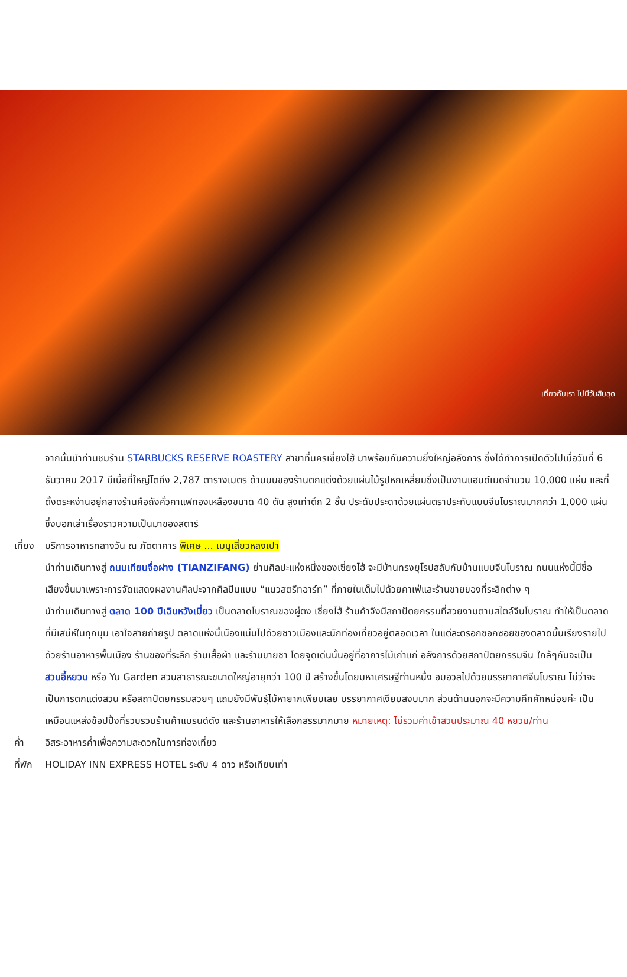เที่ยวกับเรา ไปมีวันสิบสุด
จากนั้นนำท่านชมร้าน STARBUCKS RESERVE ROASTERY สาขาที่นครเซี่ยงไฮ้ มาพร้อมกับความยิ่งใหญ่อลังการ ซึ่งได้ทำการเปิดตัวไปเมื่อวันที่ 6 ธันวาคม 2017 มีเนื้อที่ใหญ่โตถึง 2,787 ตารางเมตร ด้านบนของร้านตกแต่งด้วยแผ่นไม้รูปหกเหลี่ยมซึ่งเป็นงานแฮนด์เมดจำนวน 10,000 แผ่น และที่ตั้งตระหง่านอยู่กลางร้านคือถังคั่วกาแฟทองเหลืองขนาด 40 ตัน สูงเท่าตึก 2 ชั้น ประดับประดาด้วยแผ่นตราประทับแบบจีนโบราณมากกว่า 1,000 แผ่น ซึ่งบอกเล่าเรื่องราวความเป็นมาของสตาร์
เที่ยง
บริการอาหารกลางวัน ณ ภัตตาคาร พิเศษ ... เมนูเสี่ยวหลงเปา
นำท่านเดินทางสู่ ถนนเทียนจื่อฝาง (TIANZIFANG) ย่านศิลปะแห่งหนึ่งของเซี่ยงไฮ้ จะมีบ้านทรงยุโรปสลับกับบ้านแบบจีนโบราณ ถนนแห่งนี้มีชื่อเสียงขึ้นมาเพราะการจัดแสดงผลงานศิลปะจากศิลปินแบบ “แนวสตรีทอาร์ท” ที่ภายในเต็มไปด้วยคาเฟ่และร้านขายของที่ระลึกต่าง ๆ
นำท่านเดินทางสู่ ตลาด 100 ปีเฉินหวังเมี่ยว เป็นตลาดโบราณของผู่ตง เซี่ยงไฮ้ ร้านค้าจึงมีสถาปัตยกรรมที่สวยงามตามสไตล์จีนโบราณ ทำให้เป็นตลาดที่มีเสน่ห์ในทุกมุม เอาใจสายถ่ายรูป ตลาดแห่งนี้เนืองแน่นไปด้วยชาวเมืองและนักท่องเที่ยวอยู่ตลอดเวลา ในแต่ละตรอกซอกซอยของตลาดนั้นเรียงรายไปด้วยร้านอาหารพื้นเมือง ร้านของที่ระลึก ร้านเสื้อผ้า และร้านขายชา โดยจุดเด่นนั้นอยู่ที่อาคารไม้เก่าแก่ อลังการด้วยสถาปัตยกรรมจีน ใกล้ๆกันจะเป็น สวนอี้หยวน หรือ Yu Garden สวนสาธารณะขนาดใหญ่อายุกว่า 100 ปี สร้างขึ้นโดยมหาเศรษฐีท่านหนึ่ง อบอวลไปด้วยบรรยากาศจีนโบราณ ไม่ว่าจะเป็นการตกแต่งสวน หรือสถาปัตยกรรมสวยๆ แถมยังมีพันธุ์ไม้หายากเพียบเลย บรรยากาศเงียบสงบมาก ส่วนด้านนอกจะมีความคึกคักหน่อยค่ะ เป็นเหมือนแหล่งช้อปปิ้งที่รวบรวมร้านค้าแบรนด์ดัง และร้านอาหารให้เลือกสรรมากมาย หมายเหตุ: ไม่รวมค่าเข้าสวนประมาณ 40 หยวน/ท่าน
ค่ำ อิสระอาหารค่ำเพื่อความสะดวกในการท่องเที่ยว
ที่พัก
HOLIDAY INN EXPRESS HOTEL ระดับ 4 ดาว หรือเทียบเท่า